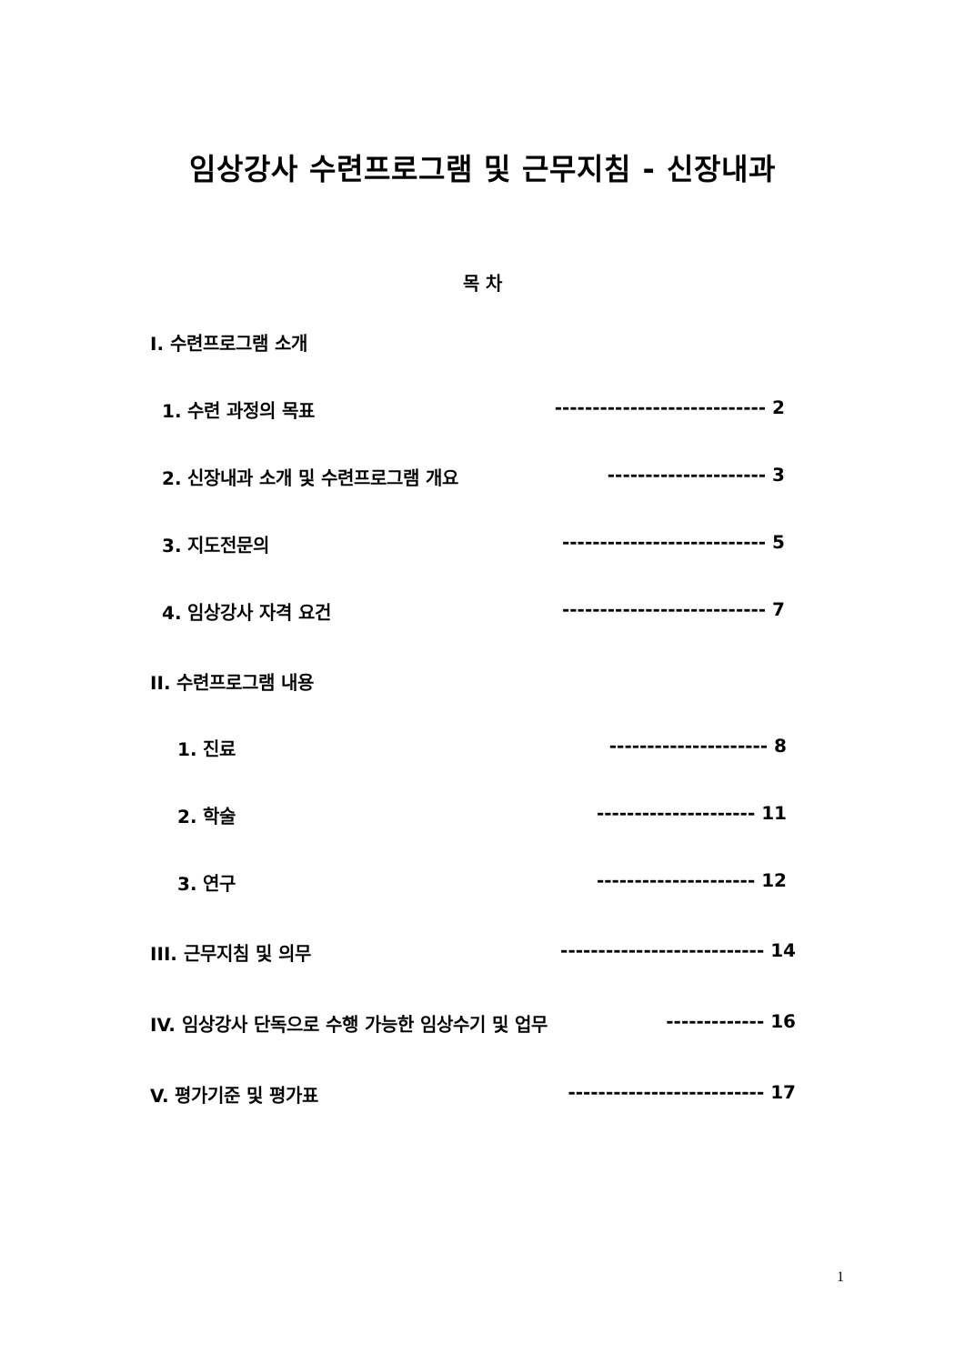임상강사 수련프로그램 및 근무지침 - 신장내과
목 차
I. 수련프로그램 소개
1. 수련 과정의 목표 ---------------------------- 2
2. 신장내과 소개 및 수련프로그램 개요 --------------------- 3
3. 지도전문의 --------------------------- 5
4. 임상강사 자격 요건 --------------------------- 7
II. 수련프로그램 내용
1. 진료 --------------------- 8
2. 학술 --------------------- 11
3. 연구 --------------------- 12
III. 근무지침 및 의무 --------------------------- 14
IV. 임상강사 단독으로 수행 가능한 임상수기 및 업무 ------------- 16
V. 평가기준 및 평가표 -------------------------- 17
1